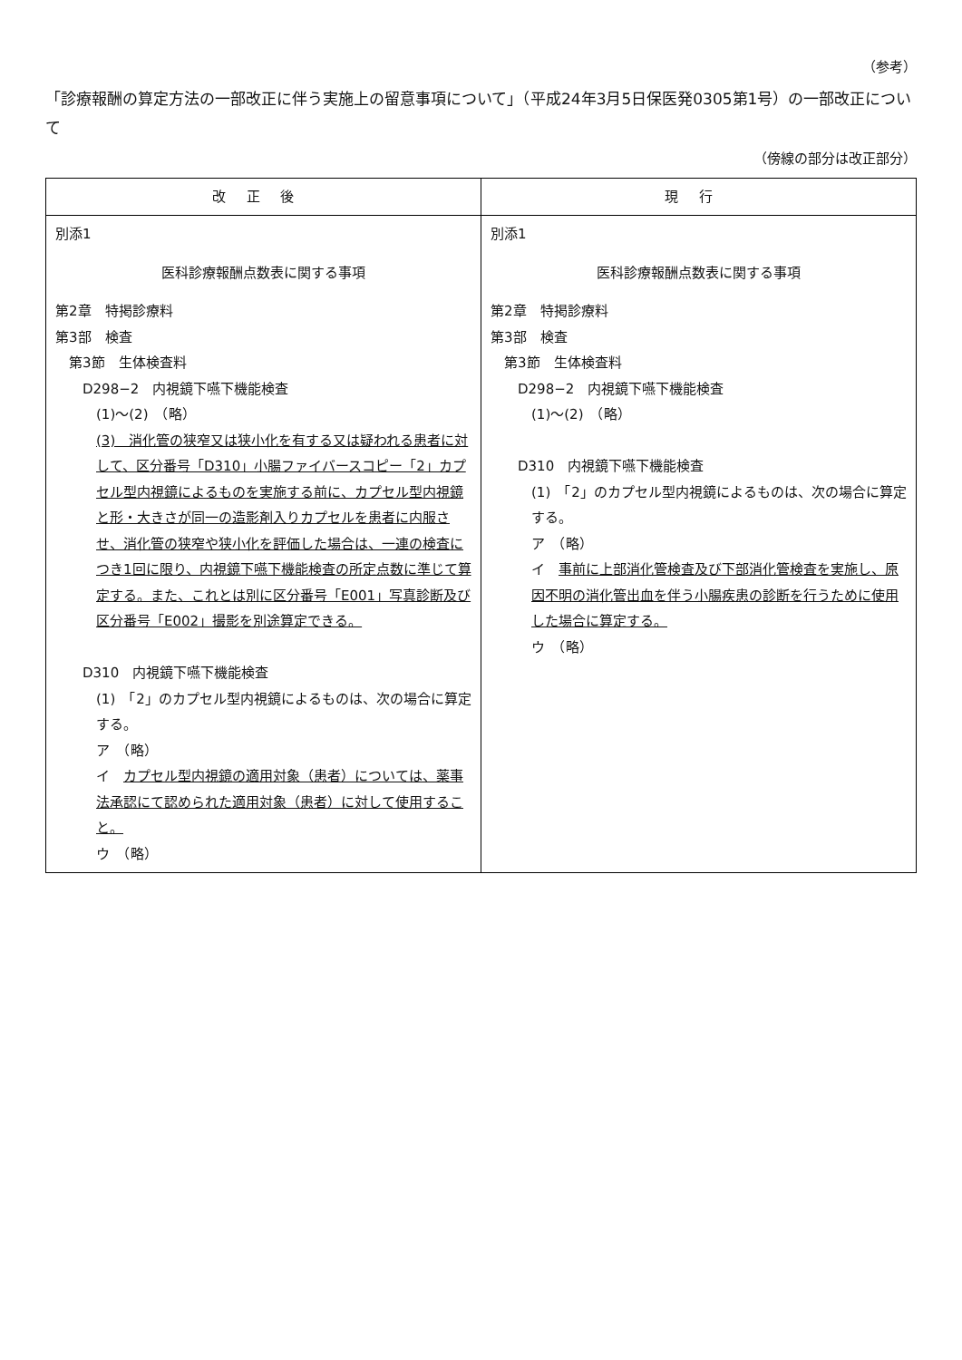（参考）
「診療報酬の算定方法の一部改正に伴う実施上の留意事項について」（平成24年3月5日保医発0305第1号）の一部改正について
（傍線の部分は改正部分）
| 改正後 | 現行 |
| --- | --- |
| 別添1 医科診療報酬点数表に関する事項 第2章 特掲診療料 第3部 検査 第3節 生体検査料 D298−2 内視鏡下嚥下機能検査 (1)〜(2) （略） (3) 消化管の狭窄又は狭小化を有する又は疑われる患者に対して、区分番号「D310」小腸ファイバースコピー「2」カプセル型内視鏡によるものを実施する前に、カプセル型内視鏡と形・大きさが同一の造影剤入りカプセルを患者に内服させ、消化管の狭窄や狭小化を評価した場合は、一連の検査につき1回に限り、内視鏡下嚥下機能検査の所定点数に準じて算定する。また、これとは別に区分番号「E001」写真診断及び区分番号「E002」撮影を別途算定できる。 D310 内視鏡下嚥下機能検査 (1) 「2」のカプセル型内視鏡によるものは、次の場合に算定する。 ア （略） イ カプセル型内視鏡の適用対象（患者）については、薬事法承認にて認められた適用対象（患者）に対して使用すること。 ウ （略） | 別添1 医科診療報酬点数表に関する事項 第2章 特掲診療料 第3部 検査 第3節 生体検査料 D298−2 内視鏡下嚥下機能検査 (1)〜(2) （略） D310 内視鏡下嚥下機能検査 (1) 「2」のカプセル型内視鏡によるものは、次の場合に算定する。 ア （略） イ 事前に上部消化管検査及び下部消化管検査を実施し、原因不明の消化管出血を伴う小腸疾患の診断を行うために使用した場合に算定する。 ウ （略） |